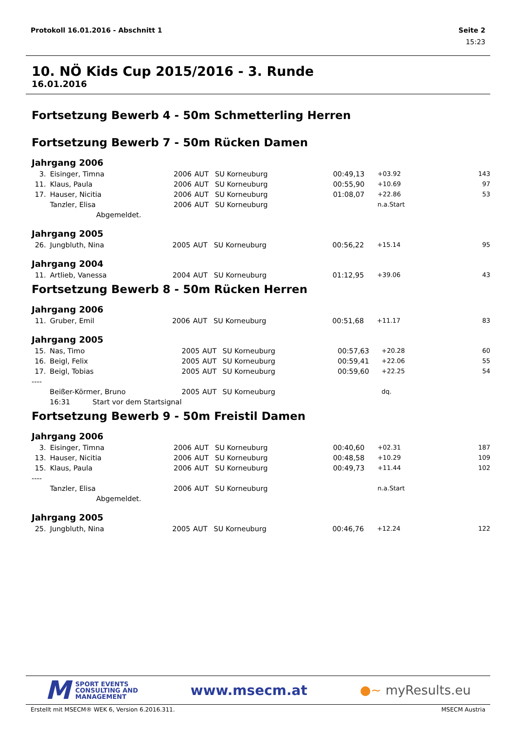Protokoll 16.01.2016 - Abschnitt 1 Seite 2
15:23
10. NÖ Kids Cup 2015/2016 - 3. Runde
16.01.2016
Fortsetzung Bewerb 4 - 50m Schmetterling Herren
Fortsetzung Bewerb 7 - 50m Rücken Damen
Jahrgang 2006
| 3. | Eisinger, Timna | 2006 | AUT | SU Korneuburg | 00:49,13 | +03.92 | 143 |
| 11. | Klaus, Paula | 2006 | AUT | SU Korneuburg | 00:55,90 | +10.69 | 97 |
| 17. | Hauser, Nicitia | 2006 | AUT | SU Korneuburg | 01:08,07 | +22.86 | 53 |
| | Tanzler, Elisa | 2006 | AUT | SU Korneuburg | | n.a.Start | |
| | Abgemeldet. | | | | | | |
Jahrgang 2005
| 26. | Jungbluth, Nina | 2005 | AUT | SU Korneuburg | 00:56,22 | +15.14 | 95 |
Jahrgang 2004
| 11. | Artlieb, Vanessa | 2004 | AUT | SU Korneuburg | 01:12,95 | +39.06 | 43 |
Fortsetzung Bewerb 8 - 50m Rücken Herren
Jahrgang 2006
| 11. | Gruber, Emil | 2006 | AUT | SU Korneuburg | 00:51,68 | +11.17 | 83 |
Jahrgang 2005
| 15. | Nas, Timo | 2005 | AUT | SU Korneuburg | 00:57,63 | +20.28 | 60 |
| 16. | Beigl, Felix | 2005 | AUT | SU Korneuburg | 00:59,41 | +22.06 | 55 |
| 17. | Beigl, Tobias | 2005 | AUT | SU Korneuburg | 00:59,60 | +22.25 | 54 |
| ---- | | | | | | | |
| | Beißer-Körmer, Bruno | 2005 | AUT | SU Korneuburg | | dq. | |
| | 16:31 Start vor dem Startsignal | | | | | | |
Fortsetzung Bewerb 9 - 50m Freistil Damen
Jahrgang 2006
| 3. | Eisinger, Timna | 2006 | AUT | SU Korneuburg | 00:40,60 | +02.31 | 187 |
| 13. | Hauser, Nicitia | 2006 | AUT | SU Korneuburg | 00:48,58 | +10.29 | 109 |
| 15. | Klaus, Paula | 2006 | AUT | SU Korneuburg | 00:49,73 | +11.44 | 102 |
| ---- | | | | | | | |
| | Tanzler, Elisa | 2006 | AUT | SU Korneuburg | | n.a.Start | |
| | Abgemeldet. | | | | | | |
Jahrgang 2005
| 25. | Jungbluth, Nina | 2005 | AUT | SU Korneuburg | 00:46,76 | +12.24 | 122 |
M SPORT EVENTS
CONSULTING AND
MANAGEMENT
www.msecm.at ●~ myResults.eu
Erstellt mit MSECM® WEK 6, Version 6.2016.311. MSECM Austria